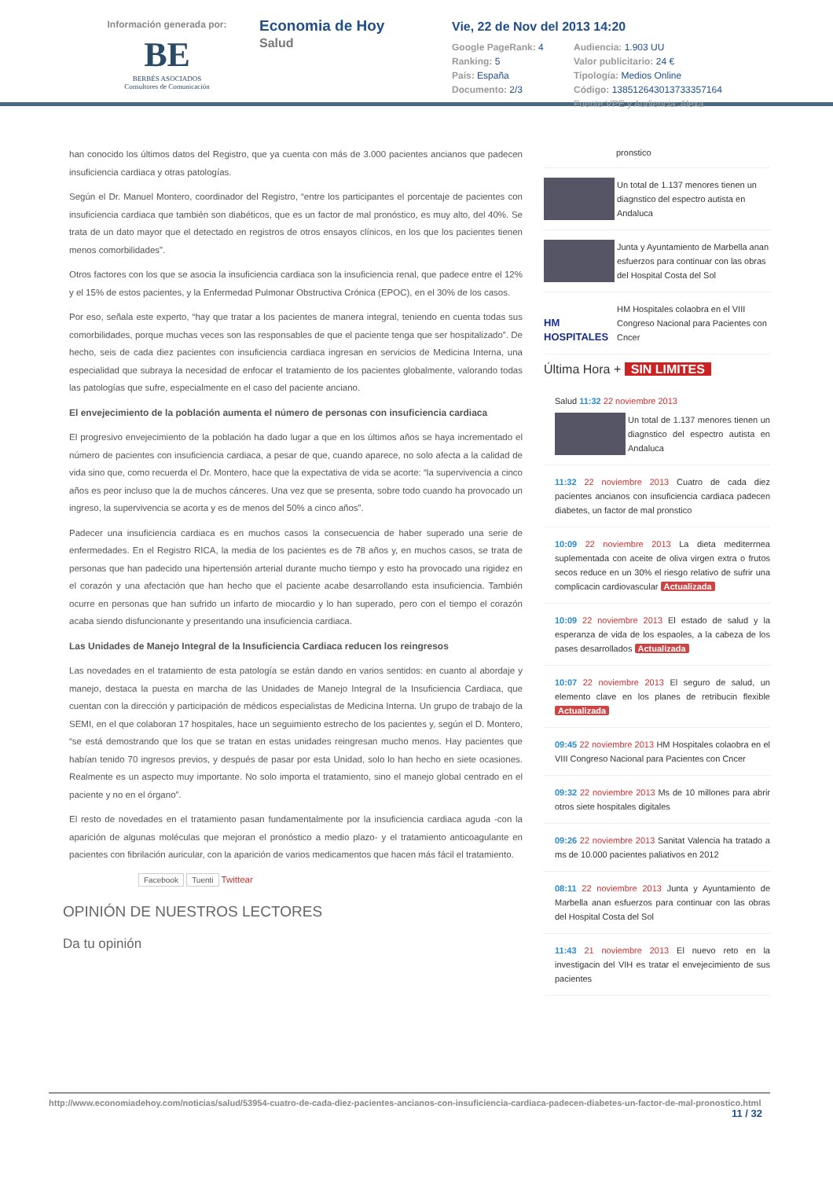Información generada por:
BE
BERBÉS ASOCIADOS
Consultores de Comunicación
Economia de Hoy
Salud
Vie, 22 de Nov del 2013 14:20
Google PageRank: 4
Audiencia: 1.903 UU
Ranking: 5
Valor publicitario: 24 €
País: España
Tipología: Medios Online
Documento: 2/3
Código: 138512643013733357164
Fuente VPE y Audiencia: Alexa
han conocido los últimos datos del Registro, que ya cuenta con más de 3.000 pacientes ancianos que padecen insuficiencia cardiaca y otras patologías.
Según el Dr. Manuel Montero, coordinador del Registro, “entre los participantes el porcentaje de pacientes con insuficiencia cardiaca que también son diabéticos, que es un factor de mal pronóstico, es muy alto, del 40%. Se trata de un dato mayor que el detectado en registros de otros ensayos clínicos, en los que los pacientes tienen menos comorbilidades”.
Otros factores con los que se asocia la insuficiencia cardiaca son la insuficiencia renal, que padece entre el 12% y el 15% de estos pacientes, y la Enfermedad Pulmonar Obstructiva Crónica (EPOC), en el 30% de los casos.
Por eso, señala este experto, “hay que tratar a los pacientes de manera integral, teniendo en cuenta todas sus comorbilidades, porque muchas veces son las responsables de que el paciente tenga que ser hospitalizado”. De hecho, seis de cada diez pacientes con insuficiencia cardiaca ingresan en servicios de Medicina Interna, una especialidad que subraya la necesidad de enfocar el tratamiento de los pacientes globalmente, valorando todas las patologías que sufre, especialmente en el caso del paciente anciano.
El envejecimiento de la población aumenta el número de personas con insuficiencia cardiaca
El progresivo envejecimiento de la población ha dado lugar a que en los últimos años se haya incrementado el número de pacientes con insuficiencia cardiaca, a pesar de que, cuando aparece, no solo afecta a la calidad de vida sino que, como recuerda el Dr. Montero, hace que la expectativa de vida se acorte: “la supervivencia a cinco años es peor incluso que la de muchos cánceres. Una vez que se presenta, sobre todo cuando ha provocado un ingreso, la supervivencia se acorta y es de menos del 50% a cinco años”.
Padecer una insuficiencia cardiaca es en muchos casos la consecuencia de haber superado una serie de enfermedades. En el Registro RICA, la media de los pacientes es de 78 años y, en muchos casos, se trata de personas que han padecido una hipertensión arterial durante mucho tiempo y esto ha provocado una rigidez en el corazón y una afectación que han hecho que el paciente acabe desarrollando esta insuficiencia. También ocurre en personas que han sufrido un infarto de miocardio y lo han superado, pero con el tiempo el corazón acaba siendo disfuncionante y presentando una insuficiencia cardiaca.
Las Unidades de Manejo Integral de la Insuficiencia Cardiaca reducen los reingresos
Las novedades en el tratamiento de esta patología se están dando en varios sentidos: en cuanto al abordaje y manejo, destaca la puesta en marcha de las Unidades de Manejo Integral de la Insuficiencia Cardiaca, que cuentan con la dirección y participación de médicos especialistas de Medicina Interna. Un grupo de trabajo de la SEMI, en el que colaboran 17 hospitales, hace un seguimiento estrecho de los pacientes y, según el D. Montero, “se está demostrando que los que se tratan en estas unidades reingresan mucho menos. Hay pacientes que habían tenido 70 ingresos previos, y después de pasar por esta Unidad, solo lo han hecho en siete ocasiones. Realmente es un aspecto muy importante. No solo importa el tratamiento, sino el manejo global centrado en el paciente y no en el órgano”.
El resto de novedades en el tratamiento pasan fundamentalmente por la insuficiencia cardiaca aguda -con la aparición de algunas moléculas que mejoran el pronóstico a medio plazo- y el tratamiento anticoagulante en pacientes con fibrilación auricular, con la aparición de varios medicamentos que hacen más fácil el tratamiento.
Facebook Tuenti Twittear
OPINIÓN DE NUESTROS LECTORES
Da tu opinión
pronstico
Un total de 1.137 menores tienen un diagnstico del espectro autista en Andaluca
Junta y Ayuntamiento de Marbella anan esfuerzos para continuar con las obras del Hospital Costa del Sol
HM HOSPITALES
HM Hospitales colaobra en el VIII Congreso Nacional para Pacientes con Cncer
Última Hora + SIN LIMITES
Salud 11:32 22 noviembre 2013
Un total de 1.137 menores tienen un diagnstico del espectro autista en Andaluca
11:32 22 noviembre 2013 Cuatro de cada diez pacientes ancianos con insuficiencia cardiaca padecen diabetes, un factor de mal pronstico
10:09 22 noviembre 2013 La dieta mediterrnea suplementada con aceite de oliva virgen extra o frutos secos reduce en un 30% el riesgo relativo de sufrir una complicacin cardiovascular Actualizada
10:09 22 noviembre 2013 El estado de salud y la esperanza de vida de los espaoles, a la cabeza de los pases desarrollados Actualizada
10:07 22 noviembre 2013 El seguro de salud, un elemento clave en los planes de retribucin flexible Actualizada
09:45 22 noviembre 2013 HM Hospitales colaobra en el VIII Congreso Nacional para Pacientes con Cncer
09:32 22 noviembre 2013 Ms de 10 millones para abrir otros siete hospitales digitales
09:26 22 noviembre 2013 Sanitat Valencia ha tratado a ms de 10.000 pacientes paliativos en 2012
08:11 22 noviembre 2013 Junta y Ayuntamiento de Marbella anan esfuerzos para continuar con las obras del Hospital Costa del Sol
11:43 21 noviembre 2013 El nuevo reto en la investigacin del VIH es tratar el envejecimiento de sus pacientes
http://www.economiadehoy.com/noticias/salud/53954-cuatro-de-cada-diez-pacientes-ancianos-con-insuficiencia-cardiaca-padecen-diabetes-un-factor-de-mal-pronostico.html
11 / 32